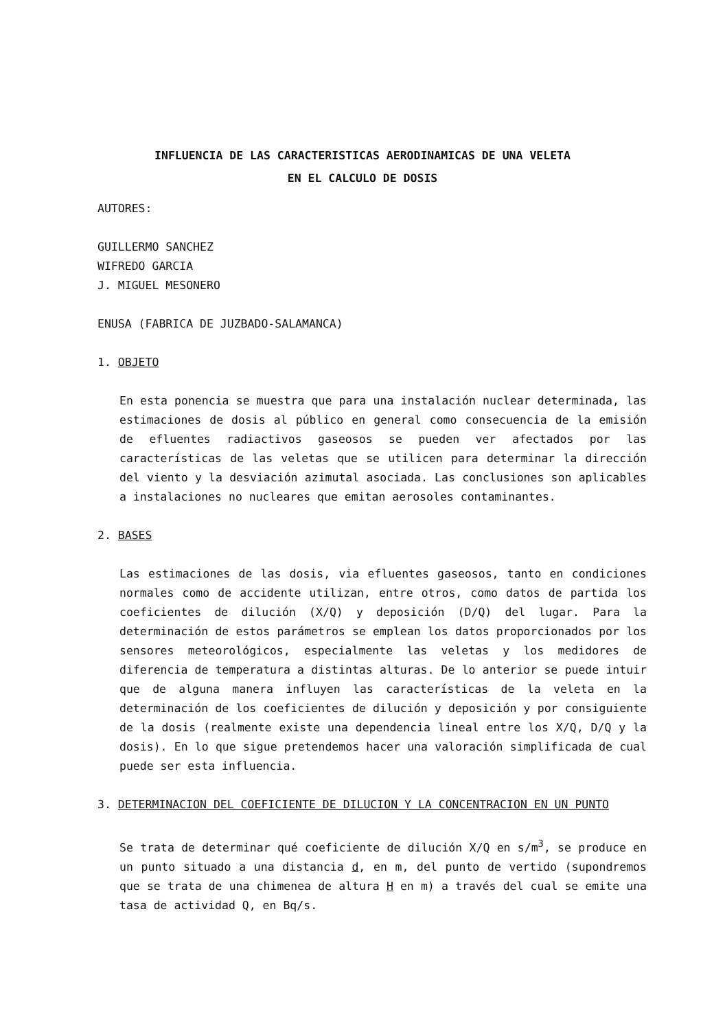INFLUENCIA DE LAS CARACTERISTICAS AERODINAMICAS DE UNA VELETA
EN EL CALCULO DE DOSIS
AUTORES:
GUILLERMO SANCHEZ
WIFREDO GARCIA
J. MIGUEL MESONERO
ENUSA (FABRICA DE JUZBADO-SALAMANCA)
1. OBJETO
En esta ponencia se muestra que para una instalación nuclear determinada, las estimaciones de dosis al público en general como consecuencia de la emisión de efluentes radiactivos gaseosos se pueden ver afectados por las características de las veletas que se utilicen para determinar la dirección del viento y la desviación azimutal asociada. Las conclusiones son aplicables a instalaciones no nucleares que emitan aerosoles contaminantes.
2. BASES
Las estimaciones de las dosis, via efluentes gaseosos, tanto en condiciones normales como de accidente utilizan, entre otros, como datos de partida los coeficientes de dilución (X/Q) y deposición (D/Q) del lugar. Para la determinación de estos parámetros se emplean los datos proporcionados por los sensores meteorológicos, especialmente las veletas y los medidores de diferencia de temperatura a distintas alturas. De lo anterior se puede intuir que de alguna manera influyen las características de la veleta en la determinación de los coeficientes de dilución y deposición y por consiguiente de la dosis (realmente existe una dependencia lineal entre los X/Q, D/Q y la dosis). En lo que sigue pretendemos hacer una valoración simplificada de cual puede ser esta influencia.
3. DETERMINACION DEL COEFICIENTE DE DILUCION Y LA CONCENTRACION EN UN PUNTO
Se trata de determinar qué coeficiente de dilución X/Q en s/m<sup>3</sup>, se produce en un punto situado a una distancia d, en m, del punto de vertido (supondremos que se trata de una chimenea de altura H en m) a través del cual se emite una tasa de actividad Q, en Bq/s.